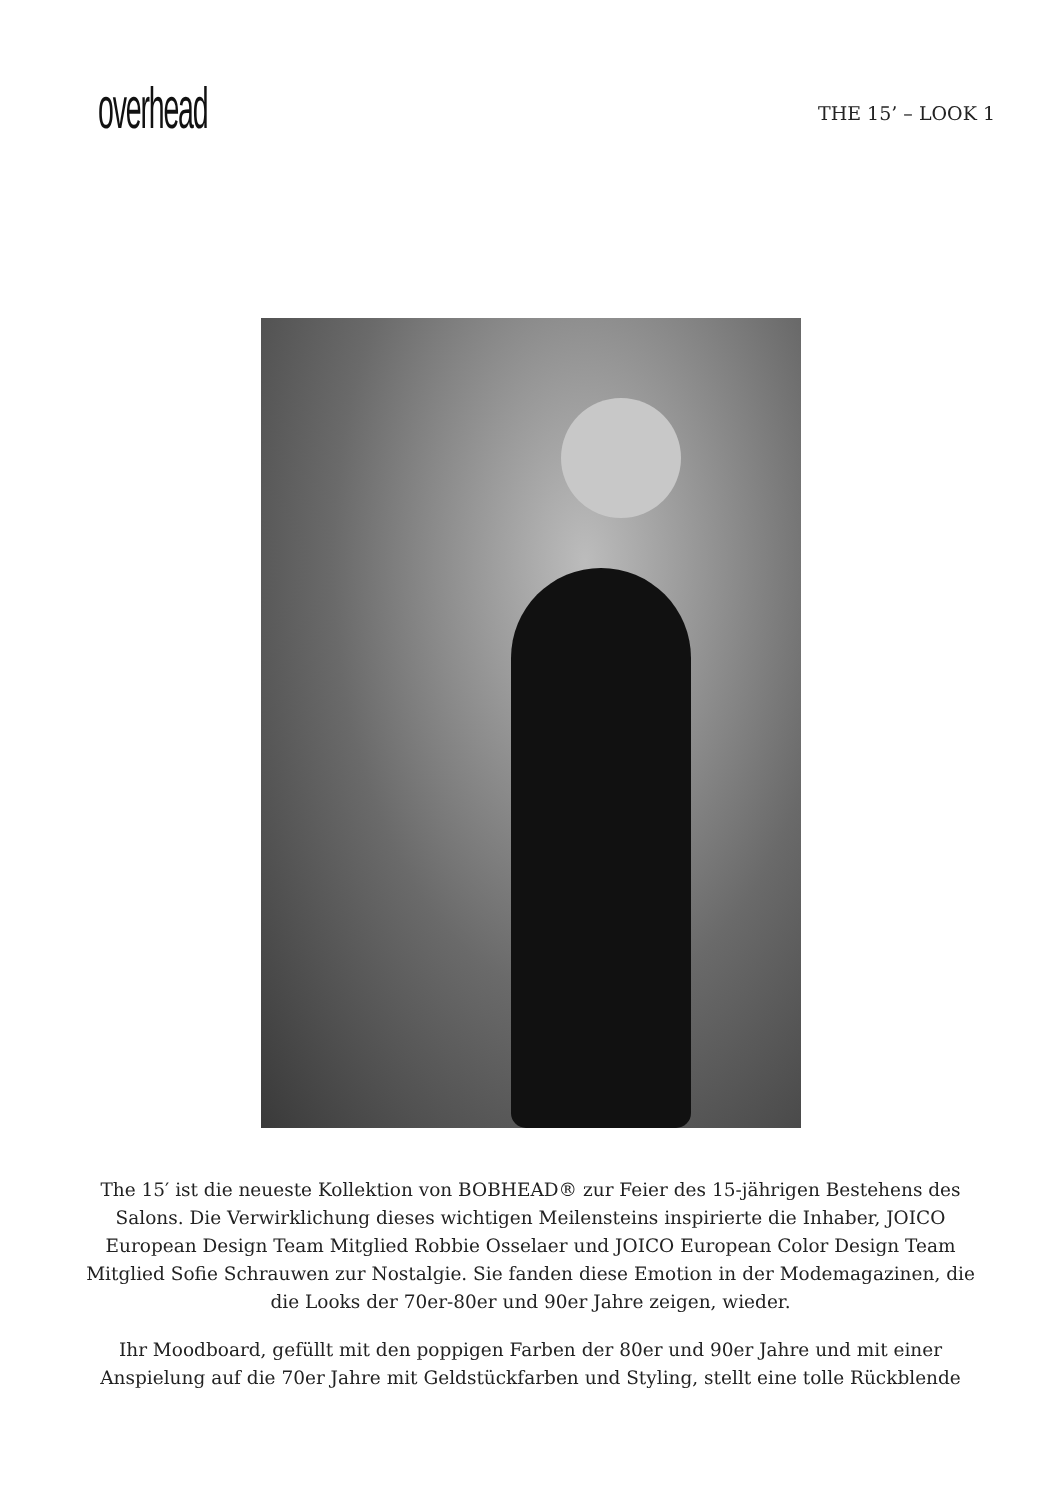overhead
THE 15’ – LOOK 1
The 15′ ist die neueste Kollektion von BOBHEAD® zur Feier des 15-jährigen Bestehens des Salons. Die Verwirklichung dieses wichtigen Meilensteins inspirierte die Inhaber, JOICO European Design Team Mitglied Robbie Osselaer und JOICO European Color Design Team Mitglied Sofie Schrauwen zur Nostalgie. Sie fanden diese Emotion in der Modemagazinen, die die Looks der 70er-80er und 90er Jahre zeigen, wieder.
Ihr Moodboard, gefüllt mit den poppigen Farben der 80er und 90er Jahre und mit einer Anspielung auf die 70er Jahre mit Geldstückfarben und Styling, stellt eine tolle Rückblende